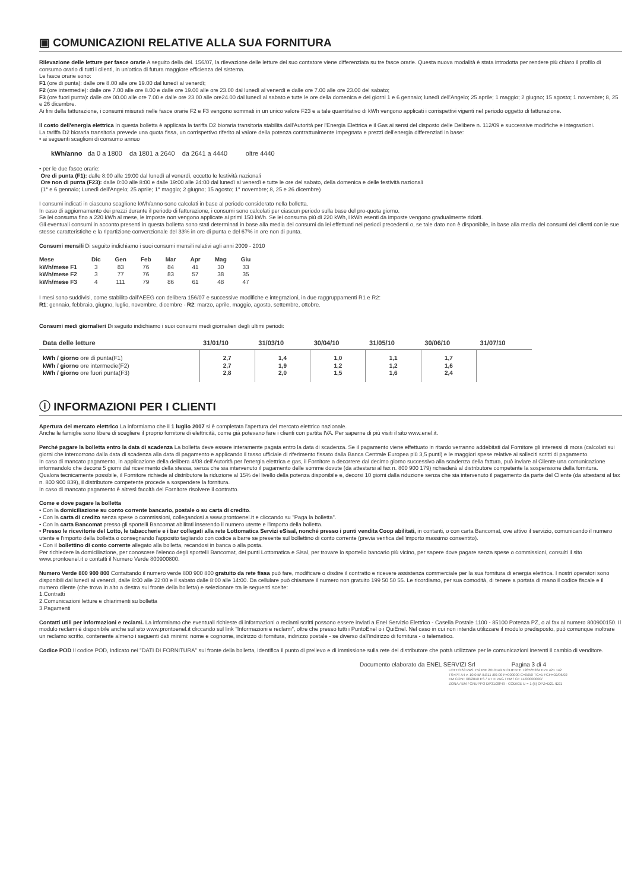▣ COMUNICAZIONI RELATIVE ALLA SUA FORNITURA
Rilevazione delle letture per fasce orarie A seguito della del. 156/07, la rilevazione delle letture del suo contatore viene differenziata su tre fasce orarie. Questa nuova modalità è stata introdotta per rendere più chiaro il profilo di consumo orario di tutti i clienti, in un'ottica di futura maggiore efficienza del sistema.
Le fasce orarie sono:
F1 (ore di punta): dalle ore 8.00 alle ore 19.00 dal lunedì al venerdì;
F2 (ore intermedie): dalle ore 7.00 alle ore 8.00 e dalle ore 19.00 alle ore 23.00 dal lunedì al venerdì e dalle ore 7.00 alle ore 23.00 del sabato;
F3 (ore fuori punta): dalle ore 00.00 alle ore 7.00 e dalle ore 23.00 alle ore24.00 dal lunedì al sabato e tutte le ore della domenica e dei giorni 1 e 6 gennaio; lunedì dell'Angelo; 25 aprile; 1 maggio; 2 giugno; 15 agosto; 1 novembre; 8, 25 e 26 dicembre.
Ai fini della fatturazione, i consumi misurati nelle fasce orarie F2 e F3 vengono sommati in un unico valore F23 e a tale quantitativo di kWh vengono applicati i corrispettivi vigenti nel periodo oggetto di fatturazione.
Il costo dell'energia elettrica In questa bolletta è applicata la tariffa D2 bioraria transitoria stabilita dall'Autorità per l'Energia Elettrica e il Gas ai sensi del disposto delle Delibere n. 112/09 e successive modifiche e integrazioni.
La tariffa D2 bioraria transitoria prevede una quota fissa, un corrispettivo riferito al valore della potenza contrattualmente impegnata e prezzi dell'energia differenziati in base:
• ai seguenti scaglioni di consumo annuo
kWh/anno da 0 a 1800 da 1801 a 2640 da 2641 a 4440 oltre 4440
• per le due fasce orarie:
Ore di punta (F1): dalle 8:00 alle 19:00 dal lunedì al venerdì, eccetto le festività nazionali
Ore non di punta (F23): dalle 0:00 alle 8:00 e dalle 19:00 alle 24:00 dal lunedì al venerdì e tutte le ore del sabato, della domenica e delle festività nazionali
(1° e 6 gennaio; Lunedì dell'Angelo; 25 aprile; 1° maggio; 2 giugno; 15 agosto; 1° novembre; 8, 25 e 26 dicembre)
I consumi indicati in ciascuno scaglione kWh/anno sono calcolati in base al periodo considerato nella bolletta.
In caso di aggiornamento dei prezzi durante il periodo di fatturazione, i consumi sono calcolati per ciascun periodo sulla base del pro-quota giorno.
Se lei consuma fino a 220 kWh al mese, le imposte non vengono applicate ai primi 150 kWh. Se lei consuma più di 220 kWh, i kWh esenti da imposte vengono gradualmente ridotti.
Gli eventuali consumi in acconto presenti in questa bolletta sono stati determinati in base alla media dei consumi da lei effettuati nei periodi precedenti o, se tale dato non è disponibile, in base alla media dei consumi dei clienti con le sue stesse caratteristiche e la ripartizione convenzionale del 33% in ore di punta e del 67% in ore non di punta.
Consumi mensili Di seguito indichiamo i suoi consumi mensili relativi agli anni 2009 - 2010
| Mese | Dic | Gen | Feb | Mar | Apr | Mag | Giu |
| --- | --- | --- | --- | --- | --- | --- | --- |
| kWh/mese F1 | 3 | 83 | 76 | 84 | 41 | 30 | 33 |
| kWh/mese F2 | 3 | 77 | 76 | 83 | 57 | 38 | 35 |
| kWh/mese F3 | 4 | 111 | 79 | 86 | 61 | 48 | 47 |
I mesi sono suddivisi, come stabilito dall'AEEG con delibera 156/07 e successive modifiche e integrazioni, in due raggruppamenti R1 e R2:
R1: gennaio, febbraio, giugno, luglio, novembre, dicembre - R2: marzo, aprile, maggio, agosto, settembre, ottobre.
Consumi medi giornalieri Di seguito indichiamo i suoi consumi medi giornalieri degli ultimi periodi:
| Data delle letture | 31/01/10 | 31/03/10 | 30/04/10 | 31/05/10 | 30/06/10 | 31/07/10 |
| --- | --- | --- | --- | --- | --- | --- |
| kWh / giorno ore di punta(F1) kWh / giorno ore intermedie(F2) kWh / giorno ore fuori punta(F3) | 2,7 2,7 2,8 | 1,4 1,9 2,0 | 1,0 1,2 1,5 | 1,1 1,2 1,6 | 1,7 1,6 2,4 | |
ⓘ INFORMAZIONI PER I CLIENTI
Apertura del mercato elettrico La informiamo che il 1 luglio 2007 si è completata l'apertura del mercato elettrico nazionale.
Anche le famiglie sono libere di scegliere il proprio fornitore di elettricità, come già potevano fare i clienti con partita IVA. Per saperne di più visiti il sito www.enel.it.
Perché pagare la bolletta entro la data di scadenza La bolletta deve essere interamente pagata entro la data di scadenza. Se il pagamento viene effettuato in ritardo verranno addebitati dal Fornitore gli interessi di mora (calcolati sui giorni che intercorrono dalla data di scadenza alla data di pagamento e applicando il tasso ufficiale di riferimento fissato dalla Banca Centrale Europea più 3,5 punti) e le maggiori spese relative ai solleciti scritti di pagamento.
In caso di mancato pagamento, in applicazione della delibera 4/08 dell'Autorità per l'energia elettrica e gas, il Fornitore a decorrere dal decimo giorno successivo alla scadenza della fattura, può inviare al Cliente una comunicazione informandolo che decorsi 5 giorni dal ricevimento della stessa, senza che sia intervenuto il pagamento delle somme dovute (da attestarsi al fax n. 800 900 179) richiederà al distributore competente la sospensione della fornitura.
Qualora tecnicamente possibile, il Fornitore richiede al distributore la riduzione al 15% del livello della potenza disponibile e, decorsi 10 giorni dalla riduzione senza che sia intervenuto il pagamento da parte del Cliente (da attestarsi al fax n. 800 900 839), il distributore competente procede a sospendere la fornitura.
In caso di mancato pagamento è altresì facoltà del Fornitore risolvere il contratto.
Come e dove pagare la bolletta
• Con la domiciliazione su conto corrente bancario, postale o su carta di credito.
• Con la carta di credito senza spese o commissioni, collegandosi a www.prontoenel.it e cliccando su "Paga la bolletta".
• Con la carta Bancomat presso gli sportelli Bancomat abilitati inserendo il numero utente e l'importo della bolletta.
• Presso le ricevitorie del Lotto, le tabaccherie e i bar collegati alla rete Lottomatica Servizi eSisal, nonché presso i punti vendita Coop abilitati, in contanti, o con carta Bancomat, ove attivo il servizio, comunicando il numero utente e l'importo della bolletta o consegnando l'apposito tagliando con codice a barre se presente sul bollettino di conto corrente (previa verifica dell'importo massimo consentito).
• Con il bollettino di conto corrente allegato alla bolletta, recandosi in banca o alla posta.
Per richiedere la domiciliazione, per conoscere l'elenco degli sportelli Bancomat, dei punti Lottomatica e Sisal, per trovare lo sportello bancario più vicino, per sapere dove pagare senza spese o commissioni, consulti il sito www.prontoenel.it o contatti il Numero Verde 800900800.
Numero Verde 800 900 800 Contattando il numero verde 800 900 800 gratuito da rete fissa può fare, modificare o disdire il contratto e ricevere assistenza commerciale per la sua fornitura di energia elettrica. I nostri operatori sono disponibili dal lunedì al venerdì, dalle 8:00 alle 22:00 e il sabato dalle 8:00 alle 14:00. Da cellulare può chiamare il numero non gratuito 199 50 50 55. Le ricordiamo, per sua comodità, di tenere a portata di mano il codice fiscale e il numero cliente (che trova in alto a destra sul fronte della bolletta) e selezionare tra le seguenti scelte:
1.Contratti
2.Comunicazioni letture e chiarimenti su bolletta
3.Pagamenti
Contatti utili per informazioni e reclami. La informiamo che eventuali richieste di informazioni o reclami scritti possono essere inviati a Enel Servizio Elettrico - Casella Postale 1100 - 85100 Potenza PZ, o al fax al numero 800900150. Il modulo reclami è disponibile anche sul sito www.prontoenel.it cliccando sul link "Informazioni e reclami", oltre che presso tutti i PuntoEnel o i QuiEnel. Nel caso in cui non intenda utilizzare il modulo predisposto, può comunque inoltrare un reclamo scritto, contenente almeno i seguenti dati minimi: nome e cognome, indirizzo di fornitura, indirizzo postale - se diverso dall'indirizzo di fornitura - o telematico.
Codice POD Il codice POD, indicato nei "DATI DI FORNITURA" sul fronte della bolletta, identifica il punto di prelievo e di immissione sulla rete del distributore che potrà utilizzare per le comunicazioni inerenti il cambio di venditore.
Documento elaborato da ENEL SERVIZI Srl Pagina 3 di 4
LOTTO 63 PAS 152 RIF 2010149 N CLIENTE 728565284 FP= 421 142
TS=PT A4 v. 10.0 B/-/N311 /00-00 F=000000 C=0/0/0 TG=1 FGH=02/06/02
EM CONT 08/2010 ES / UT E PAG / FM / CF 11/00000000/
ZONA / EM / GRUPPO DP31/38/49 - CODICE U = 1 (5) OPZ=D21 /D21